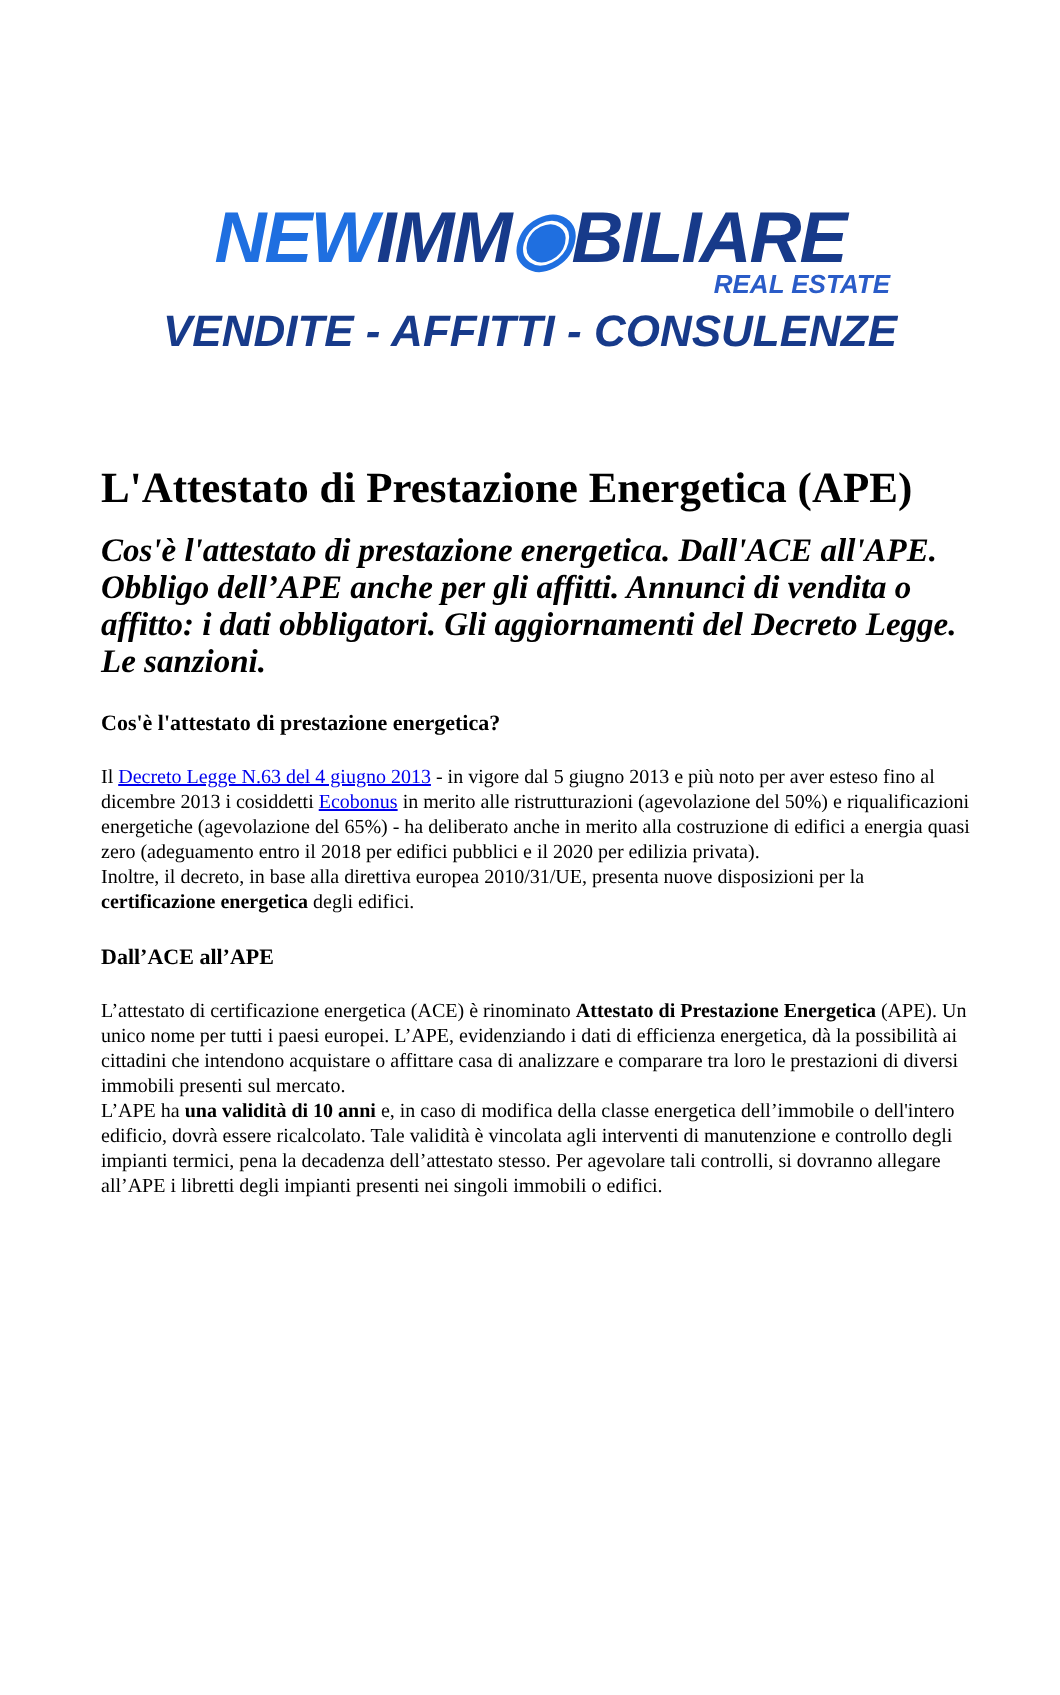NEWIMM◉BILIARE
REAL ESTATE
VENDITE - AFFITTI - CONSULENZE
L'Attestato di Prestazione Energetica (APE)
Cos'è l'attestato di prestazione energetica. Dall'ACE all'APE. Obbligo dell’APE anche per gli affitti. Annunci di vendita o affitto: i dati obbligatori. Gli aggiornamenti del Decreto Legge. Le sanzioni.
Cos'è l'attestato di prestazione energetica?
Il Decreto Legge N.63 del 4 giugno 2013 - in vigore dal 5 giugno 2013 e più noto per aver esteso fino al dicembre 2013 i cosiddetti Ecobonus in merito alle ristrutturazioni (agevolazione del 50%) e riqualificazioni energetiche (agevolazione del 65%) - ha deliberato anche in merito alla costruzione di edifici a energia quasi zero (adeguamento entro il 2018 per edifici pubblici e il 2020 per edilizia privata).
Inoltre, il decreto, in base alla direttiva europea 2010/31/UE, presenta nuove disposizioni per la certificazione energetica degli edifici.
Dall’ACE all’APE
L’attestato di certificazione energetica (ACE) è rinominato Attestato di Prestazione Energetica (APE). Un unico nome per tutti i paesi europei. L’APE, evidenziando i dati di efficienza energetica, dà la possibilità ai cittadini che intendono acquistare o affittare casa di analizzare e comparare tra loro le prestazioni di diversi immobili presenti sul mercato.
L’APE ha una validità di 10 anni e, in caso di modifica della classe energetica dell’immobile o dell'intero edificio, dovrà essere ricalcolato. Tale validità è vincolata agli interventi di manutenzione e controllo degli impianti termici, pena la decadenza dell’attestato stesso. Per agevolare tali controlli, si dovranno allegare all’APE i libretti degli impianti presenti nei singoli immobili o edifici.